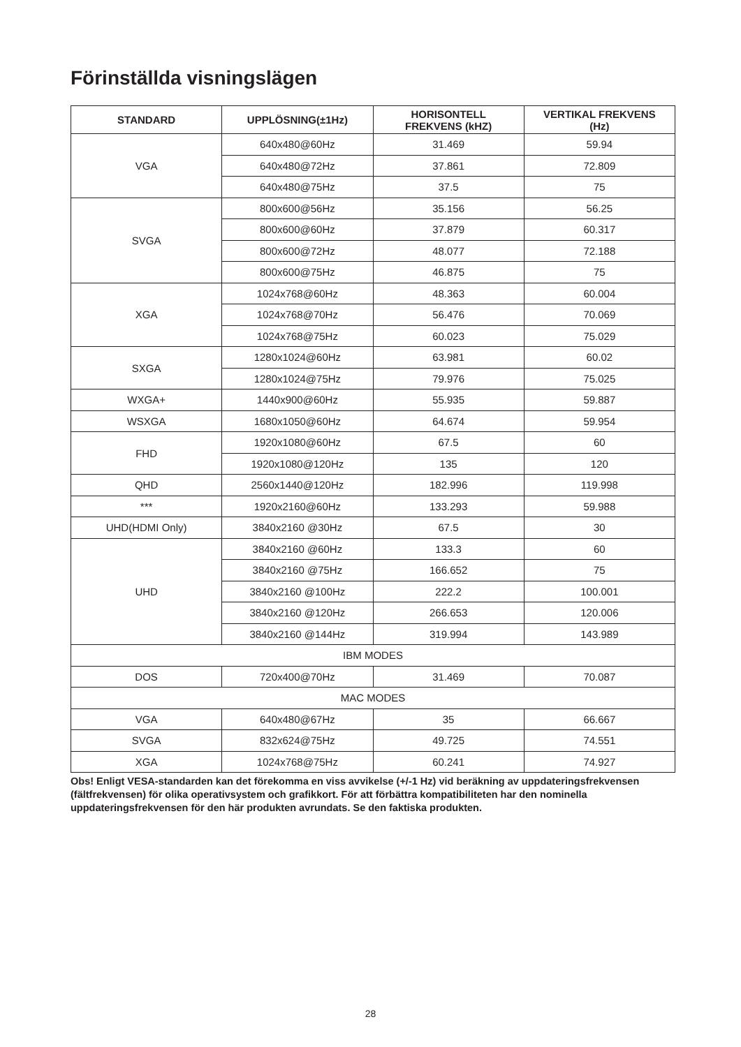Förinställda visningslägen
| STANDARD | UPPLÖSNING(±1Hz) | HORISONTELL FREKVENS (kHZ) | VERTIKAL FREKVENS (Hz) |
| --- | --- | --- | --- |
| VGA | 640x480@60Hz | 31.469 | 59.94 |
| | 640x480@72Hz | 37.861 | 72.809 |
| | 640x480@75Hz | 37.5 | 75 |
| SVGA | 800x600@56Hz | 35.156 | 56.25 |
| | 800x600@60Hz | 37.879 | 60.317 |
| | 800x600@72Hz | 48.077 | 72.188 |
| | 800x600@75Hz | 46.875 | 75 |
| XGA | 1024x768@60Hz | 48.363 | 60.004 |
| | 1024x768@70Hz | 56.476 | 70.069 |
| | 1024x768@75Hz | 60.023 | 75.029 |
| SXGA | 1280x1024@60Hz | 63.981 | 60.02 |
| | 1280x1024@75Hz | 79.976 | 75.025 |
| WXGA+ | 1440x900@60Hz | 55.935 | 59.887 |
| WSXGA | 1680x1050@60Hz | 64.674 | 59.954 |
| FHD | 1920x1080@60Hz | 67.5 | 60 |
| | 1920x1080@120Hz | 135 | 120 |
| QHD | 2560x1440@120Hz | 182.996 | 119.998 |
| *** | 1920x2160@60Hz | 133.293 | 59.988 |
| UHD(HDMI Only) | 3840x2160 @30Hz | 67.5 | 30 |
| UHD | 3840x2160 @60Hz | 133.3 | 60 |
| | 3840x2160 @75Hz | 166.652 | 75 |
| | 3840x2160 @100Hz | 222.2 | 100.001 |
| | 3840x2160 @120Hz | 266.653 | 120.006 |
| | 3840x2160 @144Hz | 319.994 | 143.989 |
| IBM MODES | | | |
| DOS | 720x400@70Hz | 31.469 | 70.087 |
| MAC MODES | | | |
| VGA | 640x480@67Hz | 35 | 66.667 |
| SVGA | 832x624@75Hz | 49.725 | 74.551 |
| XGA | 1024x768@75Hz | 60.241 | 74.927 |
Obs! Enligt VESA-standarden kan det förekomma en viss avvikelse (+/-1 Hz) vid beräkning av uppdateringsfrekvensen (fältfrekvensen) för olika operativsystem och grafikkort. För att förbättra kompatibiliteten har den nominella uppdateringsfrekvensen för den här produkten avrundats. Se den faktiska produkten.
28